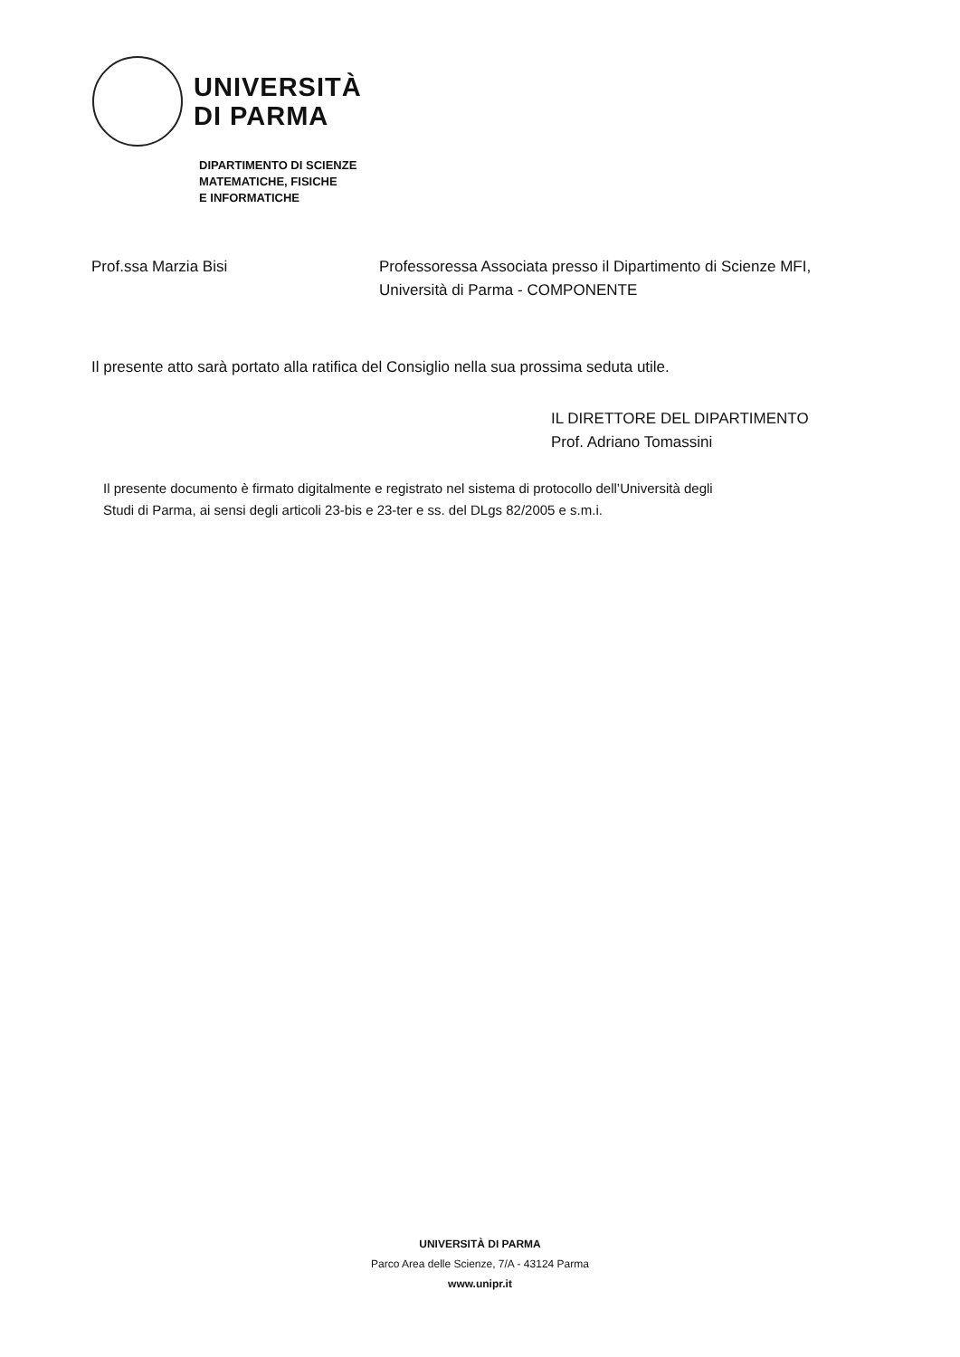UNIVERSITÀ
DI PARMA
DIPARTIMENTO DI SCIENZE
MATEMATICHE, FISICHE
E INFORMATICHE
Prof.ssa Marzia Bisi Professoressa Associata presso il Dipartimento di Scienze MFI,
Università di Parma - COMPONENTE
Il presente atto sarà portato alla ratifica del Consiglio nella sua prossima seduta utile.
IL DIRETTORE DEL DIPARTIMENTO
Prof. Adriano Tomassini
Il presente documento è firmato digitalmente e registrato nel sistema di protocollo dell’Università degli
Studi di Parma, ai sensi degli articoli 23-bis e 23-ter e ss. del DLgs 82/2005 e s.m.i.
UNIVERSITÀ DI PARMA
Parco Area delle Scienze, 7/A - 43124 Parma
www.unipr.it